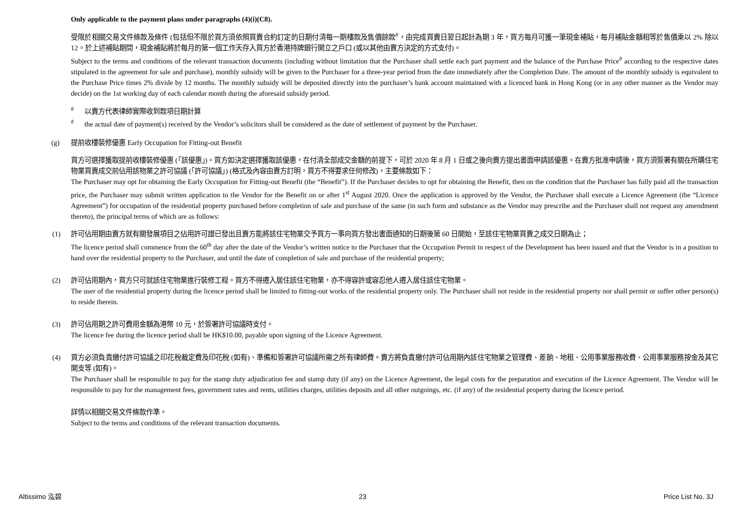Only applicable to the payment plans under paragraphs (4)(i)(C8).
受限於相關交易文件條款及條件 (包括但不限於買方須依照買賣合約訂定的日期付清每一期樓款及售價餘款<sup>#</sup>，由完成買賣日翌日起計為期 3 年，買方每月可獲一筆現金補貼，每月補貼金額相等於售價乘以 2% 除以 12。於上述補貼期間，現金補貼將於每月的第一個工作天存入買方於香港持牌銀行開立之戶口 (或以其他由賣方決定的方式支付)。
Subject to the terms and conditions of the relevant transaction documents (including without limitation that the Purchaser shall settle each part payment and the balance of the Purchase Price<sup>#</sup> according to the respective dates stipulated in the agreement for sale and purchase), monthly subsidy will be given to the Purchaser for a three-year period from the date immediately after the Completion Date. The amount of the monthly subsidy is equivalent to the Purchase Price times 2% divide by 12 months. The monthly subsidy will be deposited directly into the purchaser’s bank account maintained with a licenced bank in Hong Kong (or in any other manner as the Vendor may decide) on the 1st working day of each calendar month during the aforesaid subsidy period.
<sup>#</sup> 以賣方代表律師實際收到款項日期計算
<sup>#</sup> the actual date of payment(s) received by the Vendor’s solicitors shall be considered as the date of settlement of payment by the Purchaser.
(g) 提前收樓裝修優惠 Early Occupation for Fitting-out Benefit
買方可選擇獲取提前收樓裝修優惠 (「該優惠」)。買方如決定選擇獲取該優惠，在付清全部成交金額的前提下，可於 2020 年 8 月 1 日或之後向賣方提出書面申請該優惠。在賣方批准申請後，買方須簽署有關在所購住宅物業買賣成交前佔用該物業之許可協議 (「許可協議」) (格式及內容由賣方訂明，買方不得要求任何修改)，主要條款如下：
The Purchaser may opt for obtaining the Early Occupation for Fitting-out Benefit (the “Benefit”). If the Purchaser decides to opt for obtaining the Benefit, then on the condition that the Purchaser has fully paid all the transaction price, the Purchaser may submit written application to the Vendor for the Benefit on or after 1<sup>st</sup> August 2020. Once the application is approved by the Vendor, the Purchaser shall execute a Licence Agreement (the “Licence Agreement”) for occupation of the residential property purchased before completion of sale and purchase of the same (in such form and substance as the Vendor may prescribe and the Purchaser shall not request any amendment thereto), the principal terms of which are as follows:
(1) 許可佔用期由賣方就有關發展項目之佔用許可證已發出且賣方能將該住宅物業交予買方一事向買方發出書面通知的日期後第 60 日開始，至該住宅物業買賣之成交日期為止；
The licence period shall commence from the 60<sup>th</sup> day after the date of the Vendor’s written notice to the Purchaser that the Occupation Permit in respect of the Development has been issued and that the Vendor is in a position to hand over the residential property to the Purchaser, and until the date of completion of sale and purchase of the residential property;
(2) 許可佔用期內，買方只可就該住宅物業進行裝修工程。買方不得遷入居住該住宅物業，亦不得容許或容忍他人遷入居住該住宅物業。
The user of the residential property during the licence period shall be limited to fitting-out works of the residential property only. The Purchaser shall not reside in the residential property nor shall permit or suffer other person(s) to reside therein.
(3) 許可佔用期之許可費用金額為港幣 10 元，於簽署許可協議時支付。
The licence fee during the licence period shall be HK$10.00, payable upon signing of the Licence Agreement.
(4) 買方必須負責繳付許可協議之印花稅裁定費及印花稅 (如有)、準備和簽署許可協議所需之所有律師費。賣方將負責繳付許可佔用期內該住宅物業之管理費、差餉、地租、公用事業服務收費、公用事業服務按金及其它開支等 (如有)。
The Purchaser shall be responsible to pay for the stamp duty adjudication fee and stamp duty (if any) on the Licence Agreement, the legal costs for the preparation and execution of the Licence Agreement. The Vendor will be responsible to pay for the management fees, government rates and rents, utilities charges, utilities deposits and all other outgoings, etc. (if any) of the residential property during the licence period.
詳情以相關交易文件條款作準。
Subject to the terms and conditions of the relevant transaction documents.
Altissimo 泓碧 23 Price List No. 3J